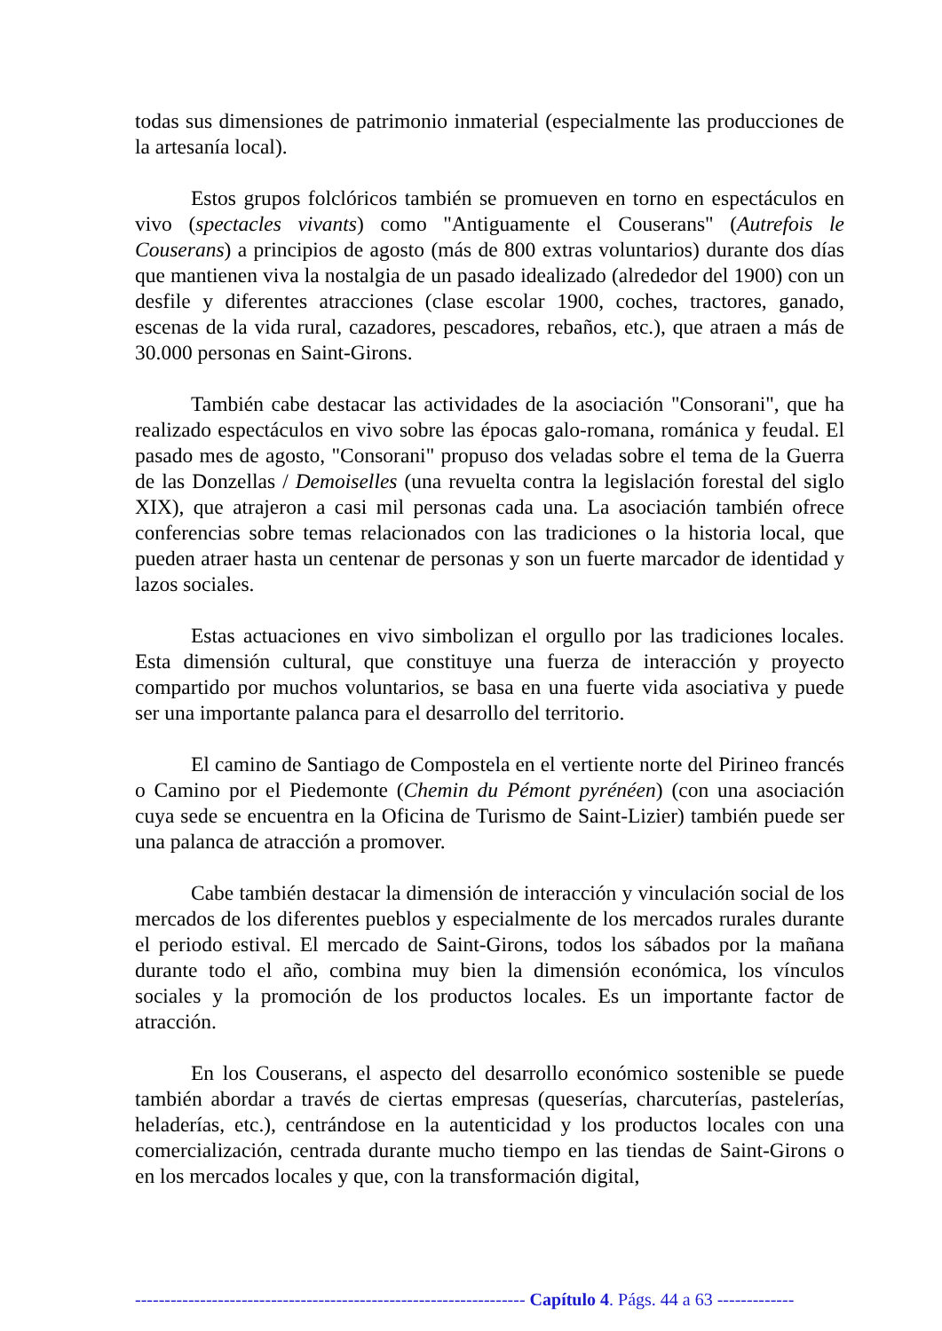todas sus dimensiones de patrimonio inmaterial (especialmente las producciones de la artesanía local).
Estos grupos folclóricos también se promueven en torno en espectáculos en vivo (spectacles vivants) como "Antiguamente el Couserans" (Autrefois le Couserans) a principios de agosto (más de 800 extras voluntarios) durante dos días que mantienen viva la nostalgia de un pasado idealizado (alrededor del 1900) con un desfile y diferentes atracciones (clase escolar 1900, coches, tractores, ganado, escenas de la vida rural, cazadores, pescadores, rebaños, etc.), que atraen a más de 30.000 personas en Saint-Girons.
También cabe destacar las actividades de la asociación "Consorani", que ha realizado espectáculos en vivo sobre las épocas galo-romana, románica y feudal. El pasado mes de agosto, "Consorani" propuso dos veladas sobre el tema de la Guerra de las Donzellas / Demoiselles (una revuelta contra la legislación forestal del siglo XIX), que atrajeron a casi mil personas cada una. La asociación también ofrece conferencias sobre temas relacionados con las tradiciones o la historia local, que pueden atraer hasta un centenar de personas y son un fuerte marcador de identidad y lazos sociales.
Estas actuaciones en vivo simbolizan el orgullo por las tradiciones locales. Esta dimensión cultural, que constituye una fuerza de interacción y proyecto compartido por muchos voluntarios, se basa en una fuerte vida asociativa y puede ser una importante palanca para el desarrollo del territorio.
El camino de Santiago de Compostela en el vertiente norte del Pirineo francés o Camino por el Piedemonte (Chemin du Pémont pyrénéen) (con una asociación cuya sede se encuentra en la Oficina de Turismo de Saint-Lizier) también puede ser una palanca de atracción a promover.
Cabe también destacar la dimensión de interacción y vinculación social de los mercados de los diferentes pueblos y especialmente de los mercados rurales durante el periodo estival. El mercado de Saint-Girons, todos los sábados por la mañana durante todo el año, combina muy bien la dimensión económica, los vínculos sociales y la promoción de los productos locales. Es un importante factor de atracción.
En los Couserans, el aspecto del desarrollo económico sostenible se puede también abordar a través de ciertas empresas (queserías, charcuterías, pastelerías, heladerías, etc.), centrándose en la autenticidad y los productos locales con una comercialización, centrada durante mucho tiempo en las tiendas de Saint-Girons o en los mercados locales y que, con la transformación digital,
------------------------------------------------------------------ Capítulo 4. Págs. 44 a 63 -------------